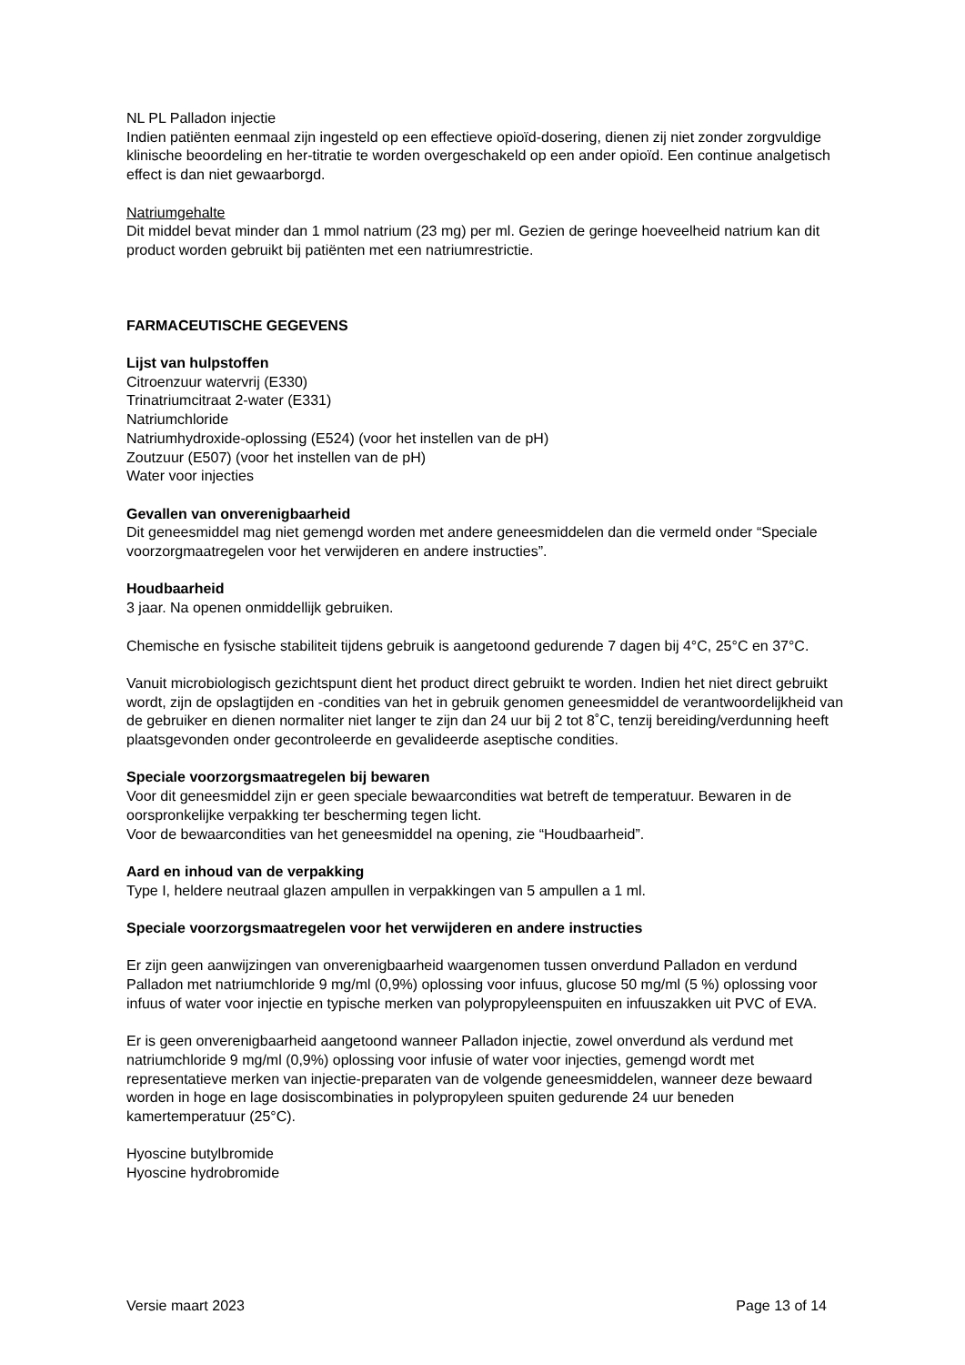NL PL Palladon injectie
Indien patiënten eenmaal zijn ingesteld op een effectieve opioïd-dosering, dienen zij niet zonder zorgvuldige klinische beoordeling en her-titratie te worden overgeschakeld op een ander opioïd. Een continue analgetisch effect is dan niet gewaarborgd.
Natriumgehalte
Dit middel bevat minder dan 1 mmol natrium (23 mg) per ml. Gezien de geringe hoeveelheid natrium kan dit product worden gebruikt bij patiënten met een natriumrestrictie.
FARMACEUTISCHE GEGEVENS
Lijst van hulpstoffen
Citroenzuur watervrij (E330)
Trinatriumcitraat 2-water (E331)
Natriumchloride
Natriumhydroxide-oplossing (E524) (voor het instellen van de pH)
Zoutzuur (E507) (voor het instellen van de pH)
Water voor injecties
Gevallen van onverenigbaarheid
Dit geneesmiddel mag niet gemengd worden met andere geneesmiddelen dan die vermeld onder “Speciale voorzorgmaatregelen voor het verwijderen en andere instructies”.
Houdbaarheid
3 jaar. Na openen onmiddellijk gebruiken.
Chemische en fysische stabiliteit tijdens gebruik is aangetoond gedurende 7 dagen bij 4°C, 25°C en 37°C.
Vanuit microbiologisch gezichtspunt dient het product direct gebruikt te worden. Indien het niet direct gebruikt wordt, zijn de opslagtijden en -condities van het in gebruik genomen geneesmiddel de verantwoordelijkheid van de gebruiker en dienen normaliter niet langer te zijn dan 24 uur bij 2 tot 8˚C, tenzij bereiding/verdunning heeft plaatsgevonden onder gecontroleerde en gevalideerde aseptische condities.
Speciale voorzorgsmaatregelen bij bewaren
Voor dit geneesmiddel zijn er geen speciale bewaarcondities wat betreft de temperatuur. Bewaren in de oorspronkelijke verpakking ter bescherming tegen licht.
Voor de bewaarcondities van het geneesmiddel na opening, zie “Houdbaarheid”.
Aard en inhoud van de verpakking
Type I, heldere neutraal glazen ampullen in verpakkingen van 5 ampullen a 1 ml.
Speciale voorzorgsmaatregelen voor het verwijderen en andere instructies
Er zijn geen aanwijzingen van onverenigbaarheid waargenomen tussen onverdund Palladon en verdund Palladon met natriumchloride 9 mg/ml (0,9%) oplossing voor infuus, glucose 50 mg/ml (5 %) oplossing voor infuus of water voor injectie en typische merken van polypropyleenspuiten en infuuszakken uit PVC of EVA.
Er is geen onverenigbaarheid aangetoond wanneer Palladon injectie, zowel onverdund als verdund met natriumchloride 9 mg/ml (0,9%) oplossing voor infusie of water voor injecties, gemengd wordt met representatieve merken van injectie-preparaten van de volgende geneesmiddelen, wanneer deze bewaard worden in hoge en lage dosiscombinaties in polypropyleen spuiten gedurende 24 uur beneden kamertemperatuur (25°C).
Hyoscine butylbromide
Hyoscine hydrobromide
Versie maart 2023 Page 13 of 14